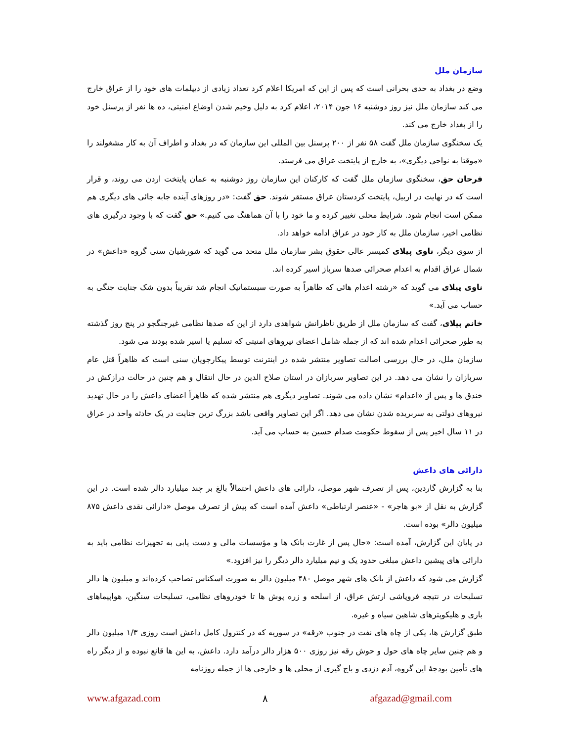سازمان ملل
وضع در بغداد به حدی بحرانی است که پس از این که امریکا اعلام کرد تعداد زیادی از دیپلمات های خود را از عراق خارج می کند سازمان ملل نیز روز دوشنبه ۱۶ جون ۲۰۱۴، اعلام کرد به دلیل وخیم شدن اوضاع امنیتی، ده ها نفر از پرسنل خود را از بغداد خارج می کند.
یک سخنگوی سازمان ملل گفت ۵۸ نفر از ۲۰۰ پرسنل بین المللی این سازمان که در بغداد و اطراف آن به کار مشغولند را «موقتا به نواحی دیگری»، به خارج از پایتخت عراق می فرستد.
فرحان حق، سخنگوی سازمان ملل گفت که کارکنان این سازمان روز دوشنبه به عمان پایتخت اردن می روند، و قرار است که در نهایت در اربیل، پایتخت کردستان عراق مستقر شوند. حق گفت: «در روزهای آینده جابه جائی های دیگری هم ممکن است انجام شود. شرایط محلی تغییر کرده و ما خود را با آن هماهنگ می کنیم.» حق گفت که با وجود درگیری های نظامی اخیر، سازمان ملل به کار خود در عراق ادامه خواهد داد.
از سوی دیگر، ناوی پیلای کمیسر عالی حقوق بشر سازمان ملل متحد می گوید که شورشیان سنی گروه «داعش» در شمال عراق اقدام به اعدام صحرائی صدها سرباز اسیر کرده اند.
ناوی پیلای می گوید که «رشته اعدام هائی که ظاهراً به صورت سیستماتیک انجام شد تقریباً بدون شک جنایت جنگی به حساب می آید.»
خانم پیلای، گفت که سازمان ملل از طریق ناظرانش شواهدی دارد از این که صدها نظامی غیرجنگجو در پنج روز گذشته به طور صحرائی اعدام شده اند که از جمله شامل اعضای نیروهای امنیتی که تسلیم یا اسیر شده بودند می شود.
سازمان ملل، در حال بررسی اصالت تصاویر منتشر شده در اینترنت توسط پیکارجویان سنی است که ظاهراً قتل عام سربازان را نشان می دهد. در این تصاویر سربازان در استان صلاح الدین در حال انتقال و هم چنین در حالت درازکش در خندق ها و پس از «اعدام» نشان داده می شوند. تصاویر دیگری هم منتشر شده که ظاهراً اعضای داعش را در حال تهدید نیروهای دولتی به سربریده شدن نشان می دهد. اگر این تصاویر واقعی باشد بزرگ ترین جنایت در یک حادثه واحد در عراق در ۱۱ سال اخیر پس از سقوط حکومت صدام حسین به حساب می آید.
دارائی های داعش
بنا به گزارش گاردین، پس از تصرف شهر موصل، دارائی های داعش احتمالاً بالغ بر چند میلیارد دالر شده است. در این گزارش به نقل از «بو هاجر» - «عنصر ارتباطی» داعش آمده است که پیش از تصرف موصل «دارائی نقدی داعش ۸۷۵ میلیون دالر» بوده است.
در پایان این گزارش، آمده است: «حال پس از غارت بانک ها و مؤسسات مالی و دست یابی به تجهیزات نظامی باید به دارائی های پیشین داعش مبلغی حدود یک و نیم میلیارد دالر دیگر را نیز افزود.»
گزارش می شود که داعش از بانک های شهر موصل ۴۸۰ میلیون دالر به صورت اسکناس تصاحب کرده‌اند و میلیون ها دالر تسلیحات در نتیجه فروپاشی ارتش عراق، از اسلحه و زره پوش ها تا خودروهای نظامی، تسلیحات سنگین، هواپیماهای باری و هلیکوپترهای شاهین سیاه و غیره.
طبق گزارش ها، یکی از چاه های نفت در جنوب «رقه» در سوریه که در کنترول کامل داعش است روزی ۱/۳ میلیون دالر و هم چنین سایر چاه های حول و حوش رقه نیز روزی ۵۰۰ هزار دالر درآمد دارد. داعش، به این ها قانع نبوده و از دیگر راه های تأمین بودجهٔ این گروه، آدم دزدی و باج گیری از محلی ها و خارجی ها از جمله روزنامه
www.afgazad.com ۸ afgazad@gmail.com